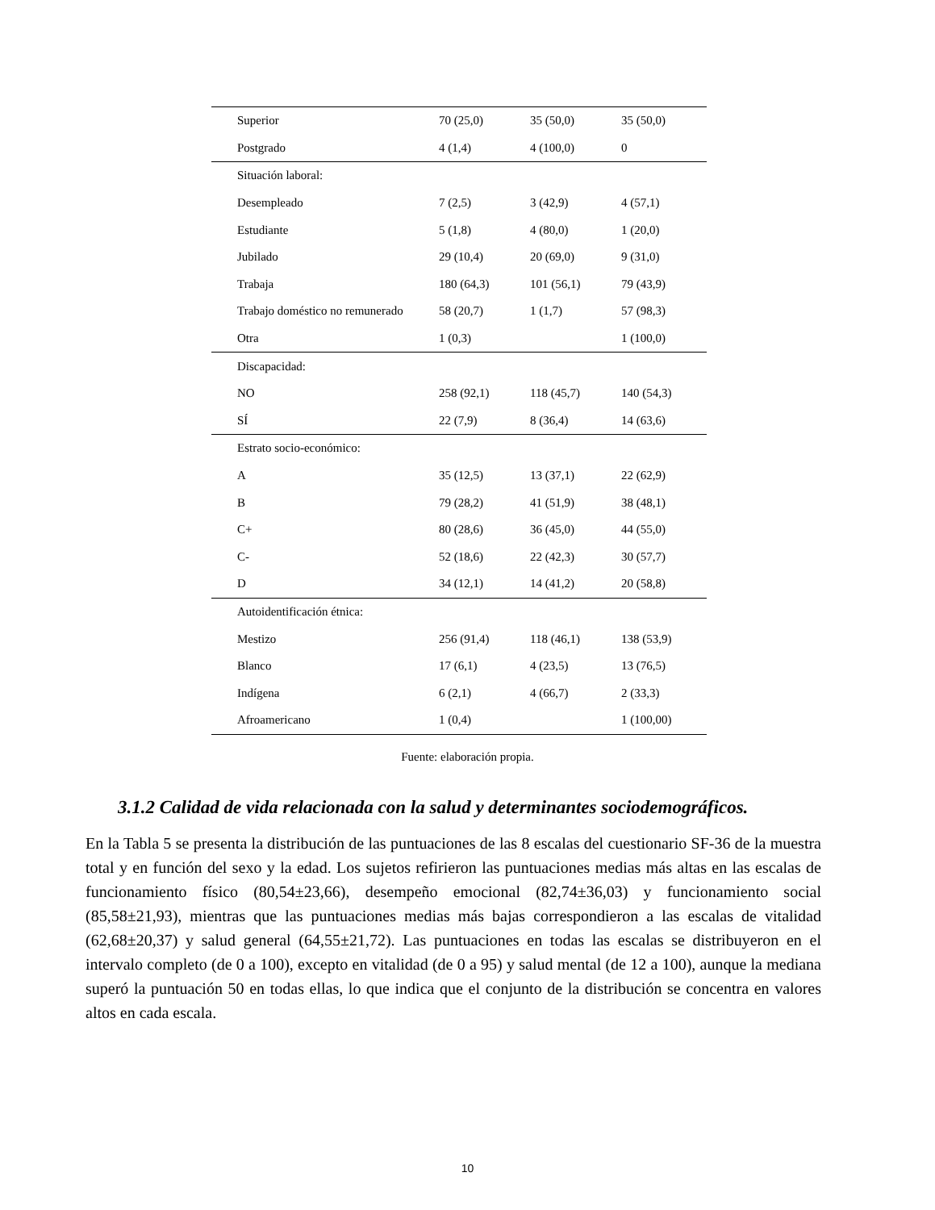| Superior | 70 (25,0) | 35 (50,0) | 35 (50,0) |
| Postgrado | 4 (1,4) | 4 (100,0) | 0 |
| Situación laboral: | | | |
| Desempleado | 7 (2,5) | 3 (42,9) | 4 (57,1) |
| Estudiante | 5 (1,8) | 4 (80,0) | 1 (20,0) |
| Jubilado | 29 (10,4) | 20 (69,0) | 9 (31,0) |
| Trabaja | 180 (64,3) | 101 (56,1) | 79 (43,9) |
| Trabajo doméstico no remunerado | 58 (20,7) | 1 (1,7) | 57 (98,3) |
| Otra | 1 (0,3) | | 1 (100,0) |
| Discapacidad: | | | |
| NO | 258 (92,1) | 118 (45,7) | 140 (54,3) |
| SÍ | 22 (7,9) | 8 (36,4) | 14 (63,6) |
| Estrato socio-económico: | | | |
| A | 35 (12,5) | 13 (37,1) | 22 (62,9) |
| B | 79 (28,2) | 41 (51,9) | 38 (48,1) |
| C+ | 80 (28,6) | 36 (45,0) | 44 (55,0) |
| C- | 52 (18,6) | 22 (42,3) | 30 (57,7) |
| D | 34 (12,1) | 14 (41,2) | 20 (58,8) |
| Autoidentificación étnica: | | | |
| Mestizo | 256 (91,4) | 118 (46,1) | 138 (53,9) |
| Blanco | 17 (6,1) | 4 (23,5) | 13 (76,5) |
| Indígena | 6 (2,1) | 4 (66,7) | 2 (33,3) |
| Afroamericano | 1 (0,4) | | 1 (100,00) |
Fuente: elaboración propia.
3.1.2 Calidad de vida relacionada con la salud y determinantes sociodemográficos.
En la Tabla 5 se presenta la distribución de las puntuaciones de las 8 escalas del cuestionario SF-36 de la muestra total y en función del sexo y la edad. Los sujetos refirieron las puntuaciones medias más altas en las escalas de funcionamiento físico (80,54±23,66), desempeño emocional (82,74±36,03) y funcionamiento social (85,58±21,93), mientras que las puntuaciones medias más bajas correspondieron a las escalas de vitalidad (62,68±20,37) y salud general (64,55±21,72). Las puntuaciones en todas las escalas se distribuyeron en el intervalo completo (de 0 a 100), excepto en vitalidad (de 0 a 95) y salud mental (de 12 a 100), aunque la mediana superó la puntuación 50 en todas ellas, lo que indica que el conjunto de la distribución se concentra en valores altos en cada escala.
10